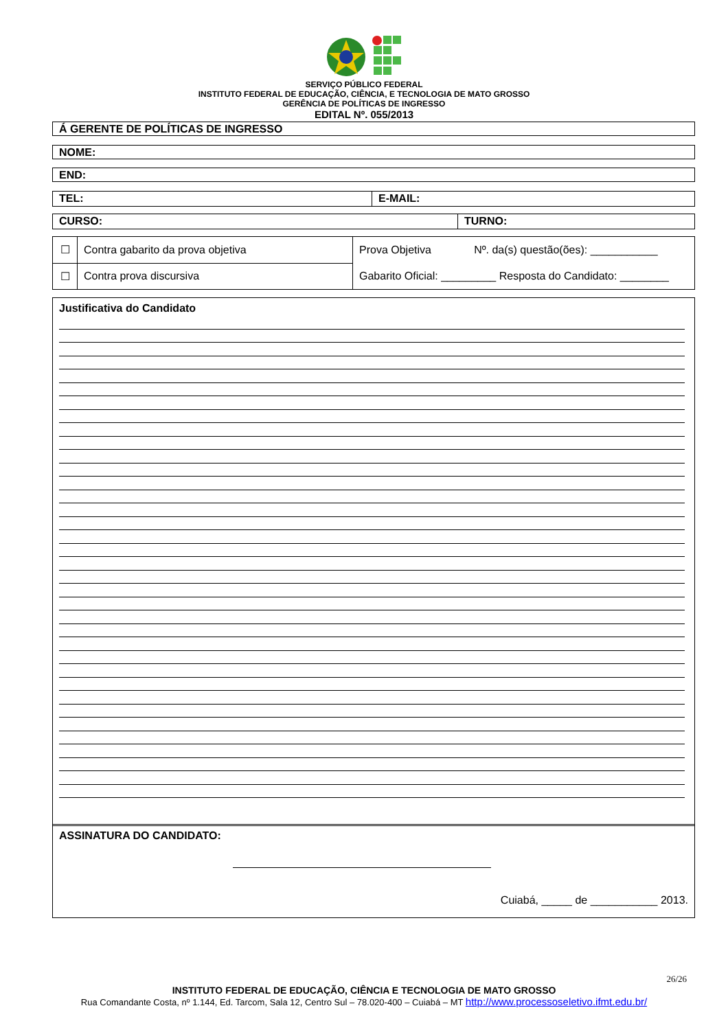SERVIÇO PÚBLICO FEDERAL
INSTITUTO FEDERAL DE EDUCAÇÃO, CIÊNCIA, E TECNOLOGIA DE MATO GROSSO
GERÊNCIA DE POLÍTICAS DE INGRESSO
EDITAL Nº. 055/2013
Á GERENTE DE POLÍTICAS DE INGRESSO
NOME:
END:
TEL: E-MAIL:
CURSO: TURNO:
| ☐ | Contra gabarito da prova objetiva | Prova Objetiva Nº. da(s) questão(ões): ___________ Gabarito Oficial: _________ Resposta do Candidato: ________ |
| ☐ | Contra prova discursiva | |
Justificativa do Candidato
ASSINATURA DO CANDIDATO:
Cuiabá, _____ de ___________ 2013.
26/26
INSTITUTO FEDERAL DE EDUCAÇÃO, CIÊNCIA E TECNOLOGIA DE MATO GROSSO
Rua Comandante Costa, nº 1.144, Ed. Tarcom, Sala 12, Centro Sul – 78.020-400 – Cuiabá – MT http://www.processoseletivo.ifmt.edu.br/